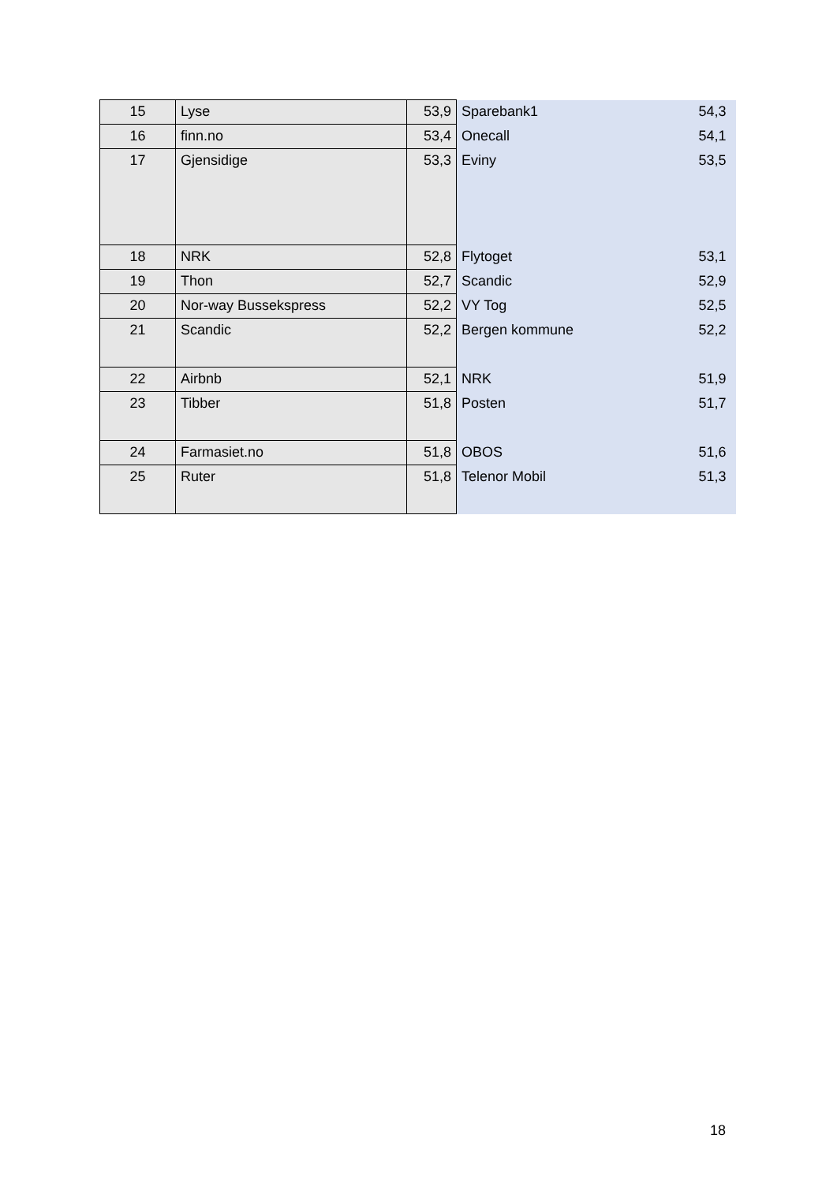| 15 | Lyse | 53,9 | Sparebank1 | 54,3 |
| 16 | finn.no | 53,4 | Onecall | 54,1 |
| 17 | Gjensidige | 53,3 | Eviny | 53,5 |
| 18 | NRK | 52,8 | Flytoget | 53,1 |
| 19 | Thon | 52,7 | Scandic | 52,9 |
| 20 | Nor-way Bussekspress | 52,2 | VY Tog | 52,5 |
| 21 | Scandic | 52,2 | Bergen kommune | 52,2 |
| 22 | Airbnb | 52,1 | NRK | 51,9 |
| 23 | Tibber | 51,8 | Posten | 51,7 |
| 24 | Farmasiet.no | 51,8 | OBOS | 51,6 |
| 25 | Ruter | 51,8 | Telenor Mobil | 51,3 |
18